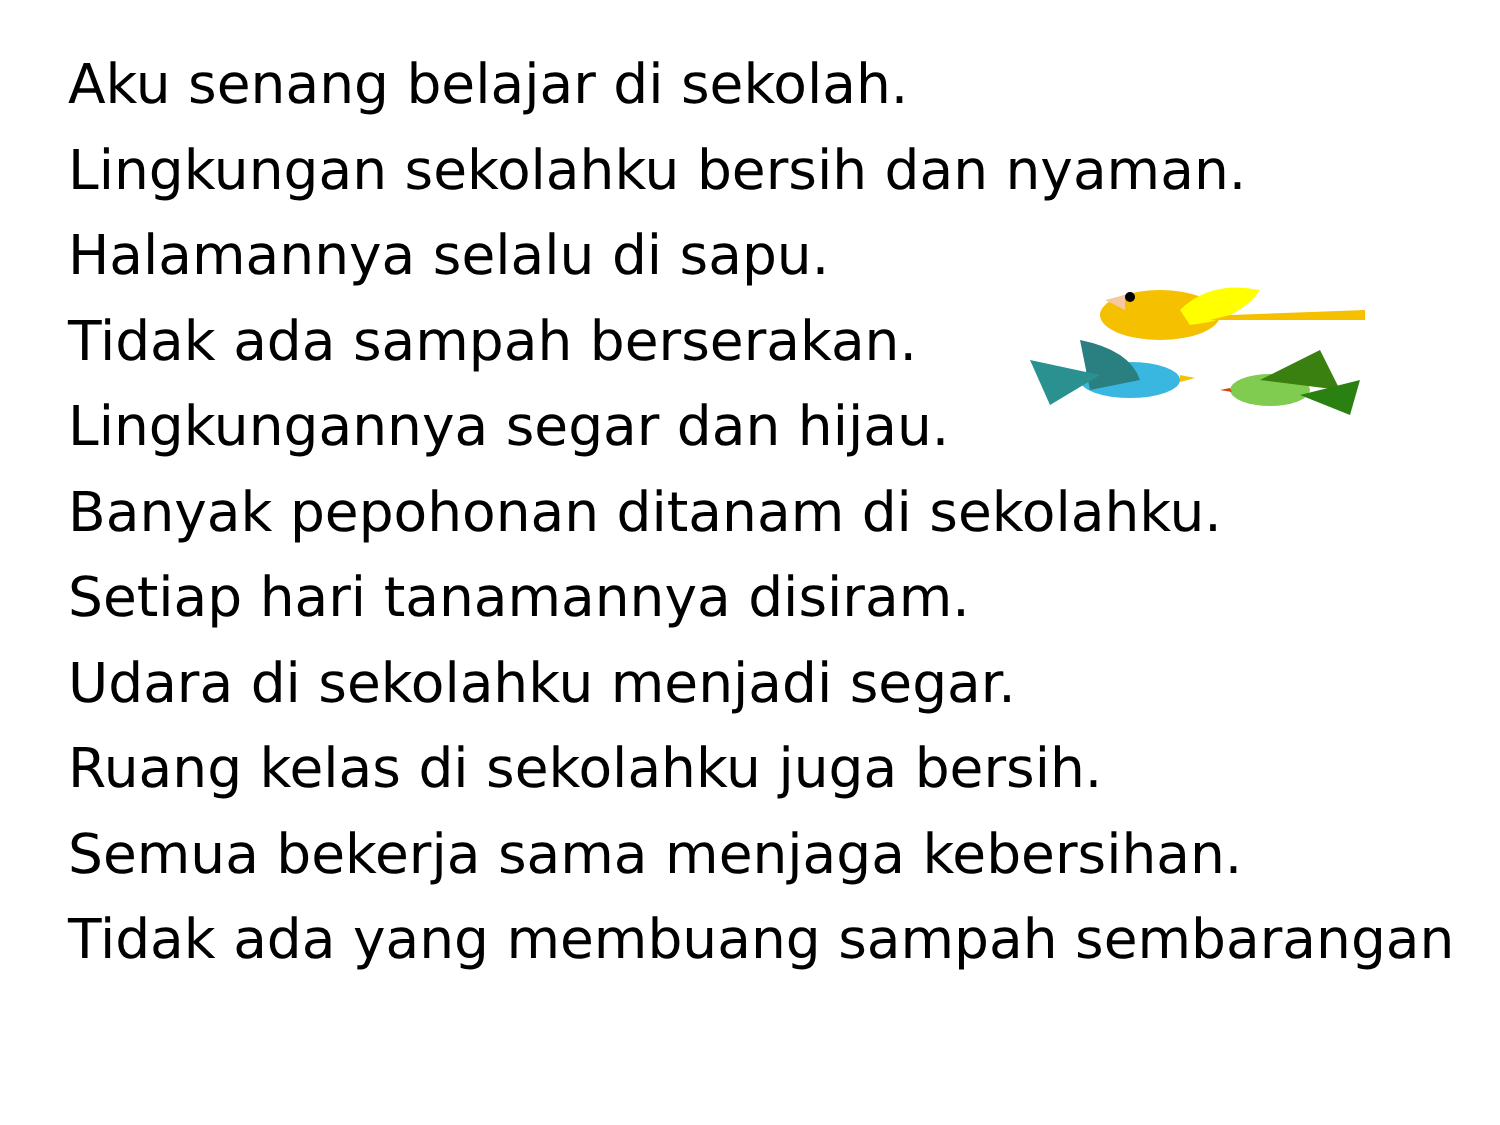Aku senang belajar di sekolah.
Lingkungan sekolahku bersih dan nyaman.
Halamannya selalu di sapu.
Tidak ada sampah berserakan.
Lingkungannya segar dan hijau.
Banyak pepohonan ditanam di sekolahku.
Setiap hari tanamannya disiram.
Udara di sekolahku menjadi segar.
Ruang kelas di sekolahku juga bersih.
Semua bekerja sama menjaga kebersihan.
Tidak ada yang membuang sampah sembarangan